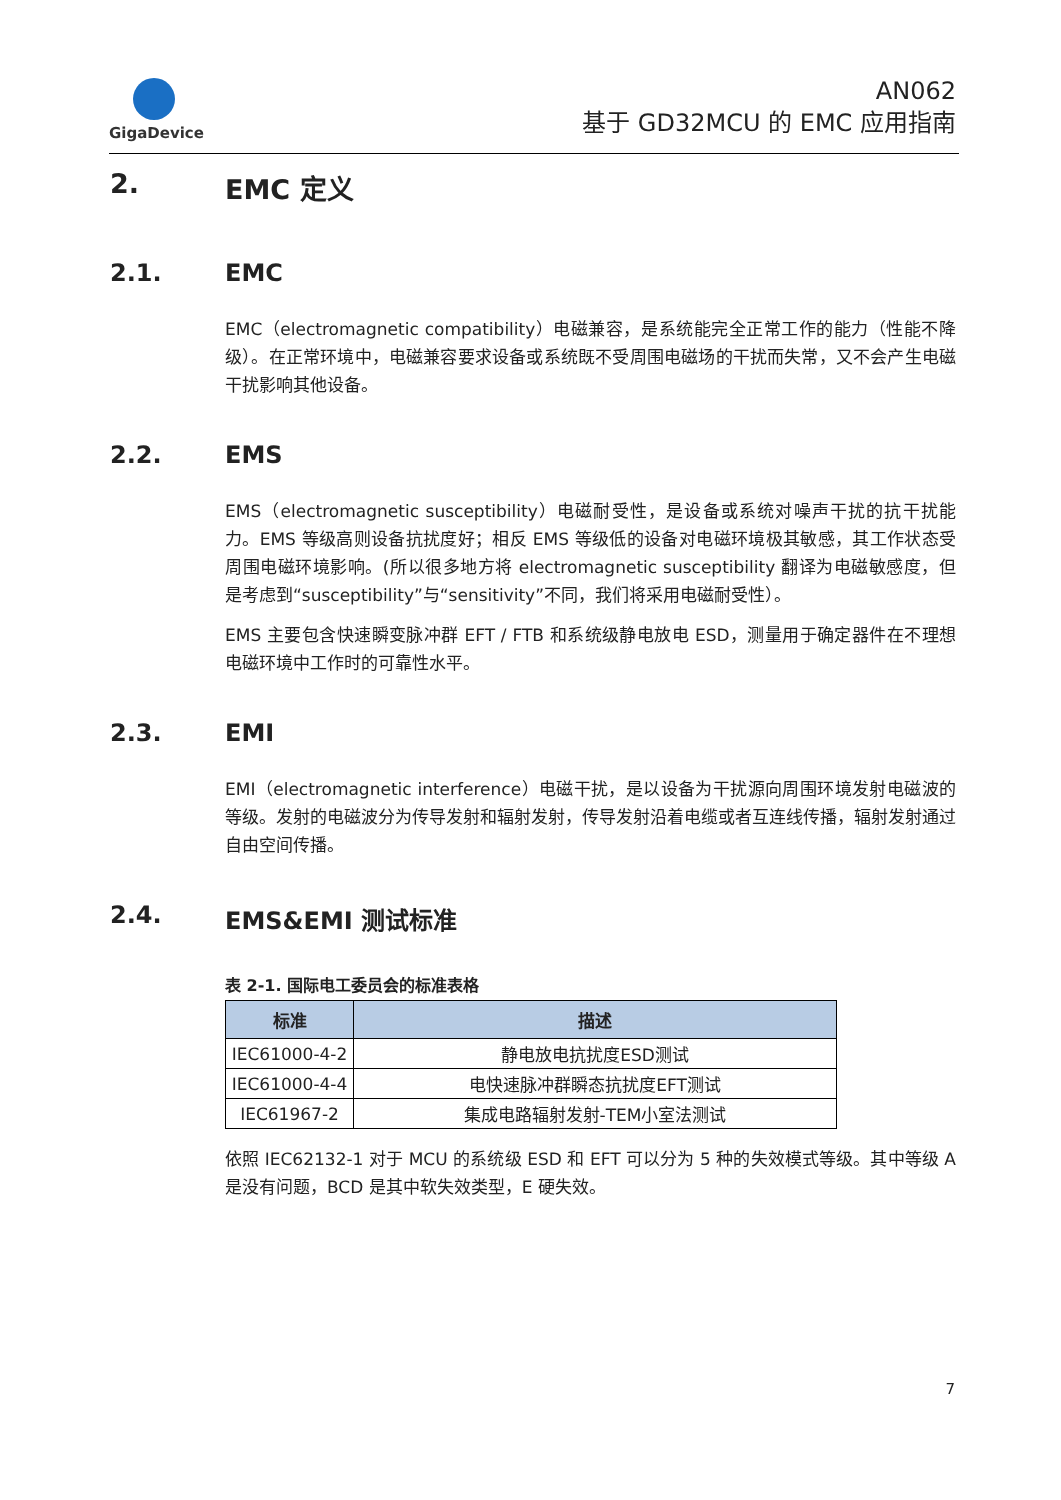GigaDevice
AN062
基于 GD32MCU 的 EMC 应用指南
2. EMC 定义
2.1. EMC
EMC（electromagnetic compatibility）电磁兼容，是系统能完全正常工作的能力（性能不降级）。在正常环境中，电磁兼容要求设备或系统既不受周围电磁场的干扰而失常，又不会产生电磁干扰影响其他设备。
2.2. EMS
EMS（electromagnetic susceptibility）电磁耐受性，是设备或系统对噪声干扰的抗干扰能力。EMS 等级高则设备抗扰度好；相反 EMS 等级低的设备对电磁环境极其敏感，其工作状态受周围电磁环境影响。(所以很多地方将 electromagnetic susceptibility 翻译为电磁敏感度，但是考虑到“susceptibility”与“sensitivity”不同，我们将采用电磁耐受性）。
EMS 主要包含快速瞬变脉冲群 EFT / FTB 和系统级静电放电 ESD，测量用于确定器件在不理想电磁环境中工作时的可靠性水平。
2.3. EMI
EMI（electromagnetic interference）电磁干扰，是以设备为干扰源向周围环境发射电磁波的等级。发射的电磁波分为传导发射和辐射发射，传导发射沿着电缆或者互连线传播，辐射发射通过自由空间传播。
2.4. EMS&EMI 测试标准
表 2-1. 国际电工委员会的标准表格
| 标准 | 描述 |
| --- | --- |
| IEC61000-4-2 | 静电放电抗扰度ESD测试 |
| IEC61000-4-4 | 电快速脉冲群瞬态抗扰度EFT测试 |
| IEC61967-2 | 集成电路辐射发射-TEM小室法测试 |
依照 IEC62132-1 对于 MCU 的系统级 ESD 和 EFT 可以分为 5 种的失效模式等级。其中等级 A 是没有问题，BCD 是其中软失效类型，E 硬失效。
7